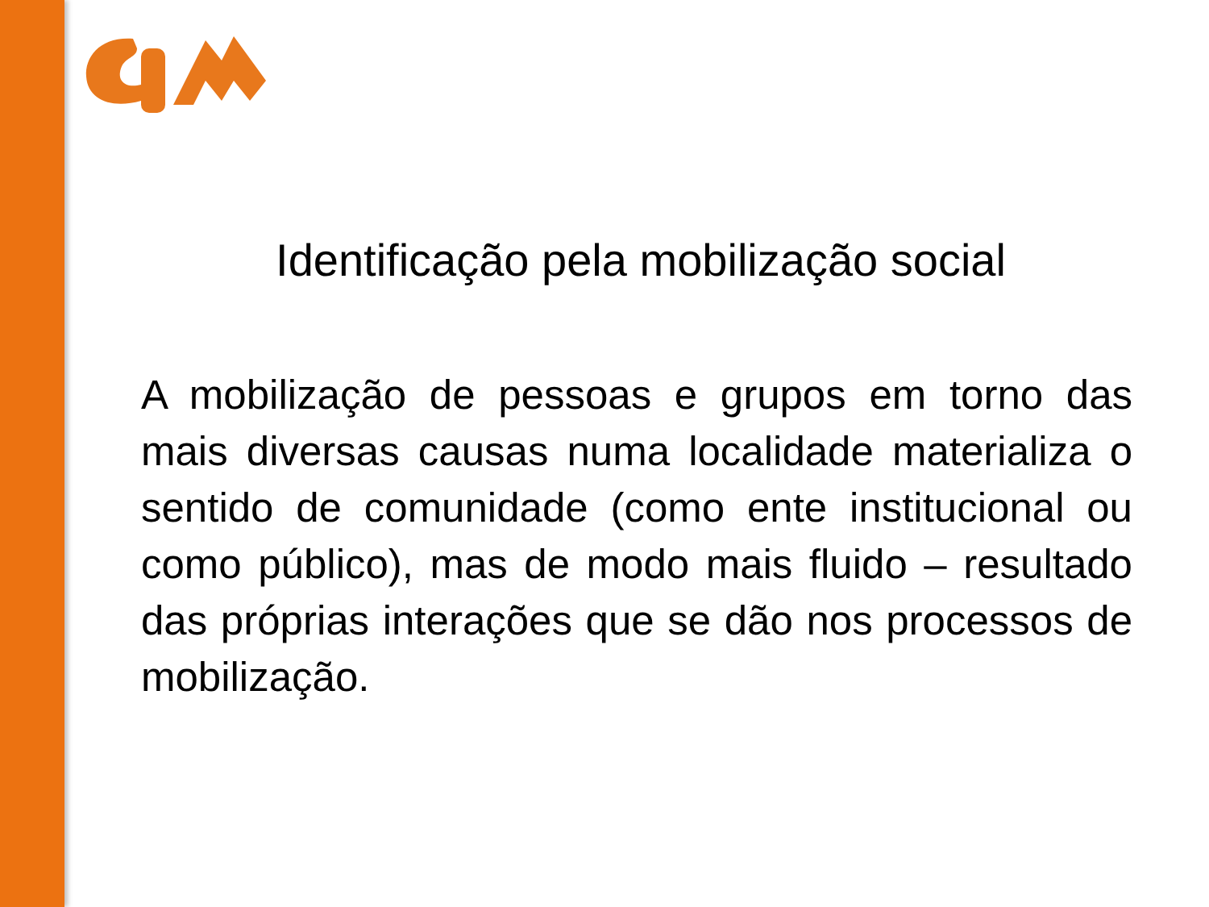Identificação pela mobilização social
A mobilização de pessoas e grupos em torno das mais diversas causas numa localidade materializa o sentido de comunidade (como ente institucional ou como público), mas de modo mais fluido – resultado das próprias interações que se dão nos processos de mobilização.